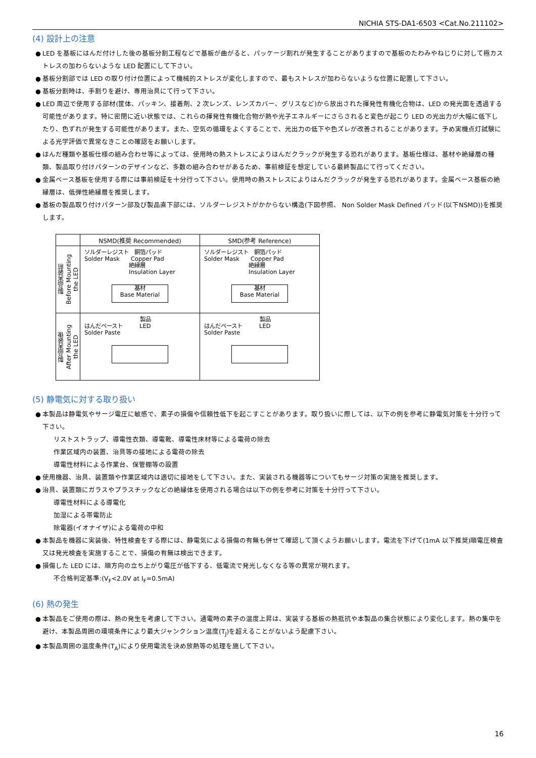NICHIA STS-DA1-6503 <Cat.No.211102>
(4) 設計上の注意
● LED を基板にはんだ付けした後の基板分割工程などで基板が曲がると、パッケージ割れが発生することがありますので基板のたわみやねじりに対して極カストレスの加わらないような LED 配置にして下さい。
● 基板分割部では LED の取り付け位置によって機械的ストレスが変化しますので、最もストレスが加わらないような位置に配置して下さい。
● 基板分割時は、手割りを避け、専用治具にて行って下さい。
● LED 周辺で使用する部材(筐体、パッキン、接着剤、2 次レンズ、レンズカバー、グリスなど)から放出された揮発性有機化合物は、LED の発光面を透過する可能性があります。特に密閉に近い状態では、これらの揮発性有機化合物が熱や光子エネルギーにさらされると変色が起こり LED の光出力が大幅に低下したり、色ずれが発生する可能性があります。また、空気の循環をよくすることで、光出力の低下や色ズレが改善されることがあります。予め実機点灯試験による光学評価で異常なきことの確認をお願いします。
● はんだ種類や基板仕様の組み合わせ等によっては、使用時の熱ストレスによりはんだクラックが発生する恐れがあります。基板仕様は、基材や絶縁層の種類、製品取り付けパターンのデザインなど、多数の組み合わせがあるため、事前検証を想定している最終製品にて行ってください。
● 金属ベース基板を使用する際には事前検証を十分行って下さい。使用時の熱ストレスによりはんだクラックが発生する恐れがあります。金属ベース基板の絶縁層は、低弾性絶縁層を推奨します。
● 基板の製品取り付けパターン部及び製品直下部には、ソルダーレジストがかからない構造(下図参照、 Non Solder Mask Defined パッド(以下NSMD))を推奨します。
| | NSMD(推奨 Recommended) | SMD(参考 Reference) |
| --- | --- | --- |
| 製品実装前 Before Mounting the LED | ソルダーレジスト 銅箔パッド Solder Mask Copper Pad 絶縁層 Insulation Layer 基材 Base Material | ソルダーレジスト 銅箔パッド Solder Mask Copper Pad 絶縁層 Insulation Layer 基材 Base Material |
| 製品実装後 After Mounting the LED | 製品 はんだペースト LED Solder Paste | 製品 はんだペースト LED Solder Paste |
(5) 静電気に対する取り扱い
● 本製品は静電気やサージ電圧に敏感で、素子の損傷や信頼性低下を起こすことがあります。取り扱いに際しては、以下の例を参考に静電気対策を十分行って下さい。
リストストラップ、導電性衣類、導電靴、導電性床材等による電荷の除去
作業区域内の装置、治具等の接地による電荷の除去
導電性材料による作業台、保管棚等の設置
● 使用機器、治具、装置類や作業区域内は適切に接地をして下さい。また、実装される機器等についてもサージ対策の実施を推奨します。
● 治具、装置類にガラスやプラスチックなどの絶縁体を使用される場合は以下の例を参考に対策を十分行って下さい。
導電性材料による導電化
加湿による帯電防止
除電器(イオナイザ)による電荷の中和
● 本製品を機器に実装後、特性検査をする際には、静電気による損傷の有無も併せて確認して頂くようお願いします。電流を下げて(1mA 以下推奨)順電圧検査又は発光検査を実施することで、損傷の有無は検出できます。
● 損傷した LED には、順方向の立ち上がり電圧が低下する、低電流で発光しなくなる等の異常が現れます。
不合格判定基準:(V<sub>F</sub><2.0V at I<sub>F</sub>=0.5mA)
(6) 熱の発生
● 本製品をご使用の際は、熱の発生を考慮して下さい。通電時の素子の温度上昇は、実装する基板の熱抵抗や本製品の集合状態により変化します。熱の集中を避け、本製品周囲の環境条件により最大ジャンクション温度(T<sub>J</sub>)を超えることがないよう配慮下さい。
● 本製品周囲の温度条件(T<sub>A</sub>)により使用電流を決め放熱等の処理を施して下さい。
16